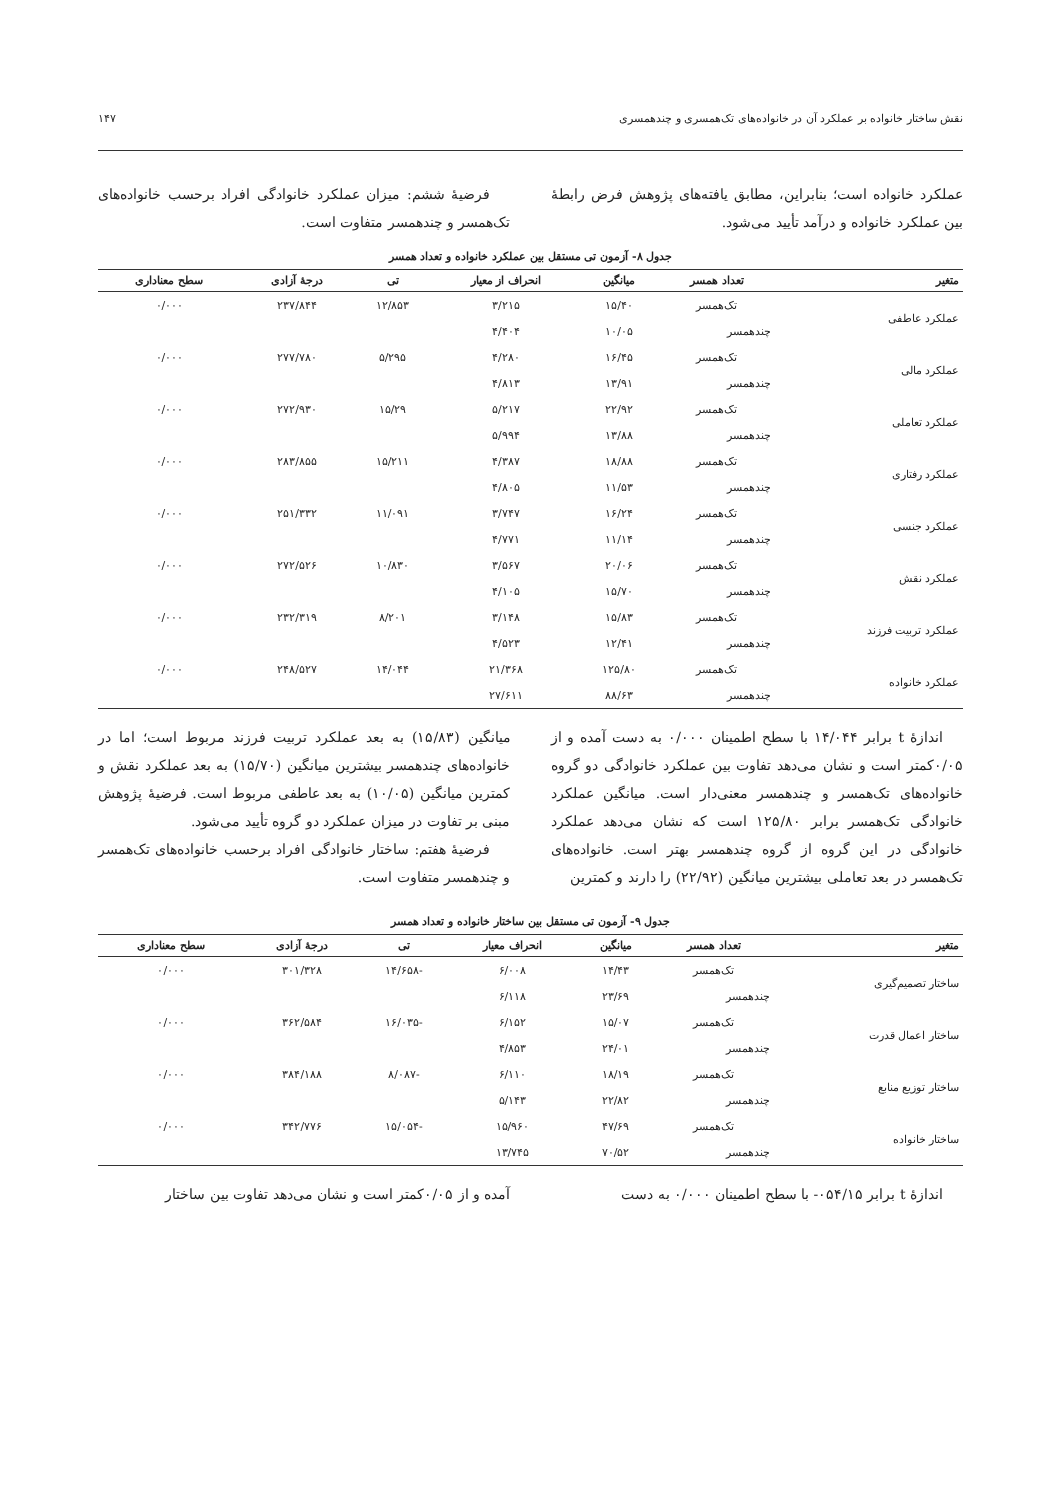نقش ساختار خانواده بر عملکرد آن در خانواده‌های تک‌همسری و چندهمسری ۱۴۷
عملکرد خانواده است؛ بنابراین، مطابق یافته‌های پژوهش فرض رابطهٔ بین عملکرد خانواده و درآمد تأیید می‌شود.
فرضیهٔ ششم: میزان عملکرد خانوادگی افراد برحسب خانواده‌های تک‌همسر و چندهمسر متفاوت است.
جدول ۸- آزمون تی مستقل بین عملکرد خانواده و تعداد همسر
| متغیر | تعداد همسر | میانگین | انحراف از معیار | تی | درجهٔ آزادی | سطح معناداری |
| --- | --- | --- | --- | --- | --- | --- |
| عملکرد عاطفی | تک‌همسر | ۱۵/۴۰ | ۳/۲۱۵ | ۱۲/۸۵۳ | ۲۳۷/۸۴۴ | ۰/۰۰۰ |
| | چندهمسر | ۱۰/۰۵ | ۴/۴۰۴ | | | |
| عملکرد مالی | تک‌همسر | ۱۶/۴۵ | ۴/۲۸۰ | ۵/۲۹۵ | ۲۷۷/۷۸۰ | ۰/۰۰۰ |
| | چندهمسر | ۱۳/۹۱ | ۴/۸۱۳ | | | |
| عملکرد تعاملی | تک‌همسر | ۲۲/۹۲ | ۵/۲۱۷ | ۱۵/۲۹ | ۲۷۲/۹۳۰ | ۰/۰۰۰ |
| | چندهمسر | ۱۳/۸۸ | ۵/۹۹۴ | | | |
| عملکرد رفتاری | تک‌همسر | ۱۸/۸۸ | ۴/۳۸۷ | ۱۵/۲۱۱ | ۲۸۳/۸۵۵ | ۰/۰۰۰ |
| | چندهمسر | ۱۱/۵۳ | ۴/۸۰۵ | | | |
| عملکرد جنسی | تک‌همسر | ۱۶/۲۴ | ۳/۷۴۷ | ۱۱/۰۹۱ | ۲۵۱/۳۳۲ | ۰/۰۰۰ |
| | چندهمسر | ۱۱/۱۴ | ۴/۷۷۱ | | | |
| عملکرد نقش | تک‌همسر | ۲۰/۰۶ | ۳/۵۶۷ | ۱۰/۸۳۰ | ۲۷۲/۵۲۶ | ۰/۰۰۰ |
| | چندهمسر | ۱۵/۷۰ | ۴/۱۰۵ | | | |
| عملکرد تربیت فرزند | تک‌همسر | ۱۵/۸۳ | ۳/۱۴۸ | ۸/۲۰۱ | ۲۳۲/۳۱۹ | ۰/۰۰۰ |
| | چندهمسر | ۱۲/۴۱ | ۴/۵۲۳ | | | |
| عملکرد خانواده | تک‌همسر | ۱۲۵/۸۰ | ۲۱/۳۶۸ | ۱۴/۰۴۴ | ۲۴۸/۵۲۷ | ۰/۰۰۰ |
| | چندهمسر | ۸۸/۶۳ | ۲۷/۶۱۱ | | | |
اندازهٔ t برابر ۱۴/۰۴۴ با سطح اطمینان ۰/۰۰۰ به دست آمده و از ۰/۰۵کمتر است و نشان می‌دهد تفاوت بین عملکرد خانوادگی دو گروه خانواده‌های تک‌همسر و چندهمسر معنی‌دار است. میانگین عملکرد خانوادگی تک‌همسر برابر ۱۲۵/۸۰ است که نشان می‌دهد عملکرد خانوادگی در این گروه از گروه چندهمسر بهتر است. خانواده‌های تک‌همسر در بعد تعاملی بیشترین میانگین (۲۲/۹۲) را دارند و کمترین
میانگین (۱۵/۸۳) به بعد عملکرد تربیت فرزند مربوط است؛ اما در خانواده‌های چندهمسر بیشترین میانگین (۱۵/۷۰) به بعد عملکرد نقش و کمترین میانگین (۱۰/۰۵) به بعد عاطفی مربوط است. فرضیهٔ پژوهش مبنی بر تفاوت در میزان عملکرد دو گروه تأیید می‌شود.
فرضیهٔ هفتم: ساختار خانوادگی افراد برحسب خانواده‌های تک‌همسر و چندهمسر متفاوت است.
جدول ۹- آزمون تی مستقل بین ساختار خانواده و تعداد همسر
| متغیر | تعداد همسر | میانگین | انحراف معیار | تی | درجهٔ آزادی | سطح معناداری |
| --- | --- | --- | --- | --- | --- | --- |
| ساختار تصمیم‌گیری | تک‌همسر | ۱۴/۴۳ | ۶/۰۰۸ | -۱۴/۶۵۸ | ۳۰۱/۳۲۸ | ۰/۰۰۰ |
| | چندهمسر | ۲۳/۶۹ | ۶/۱۱۸ | | | |
| ساختار اعمال قدرت | تک‌همسر | ۱۵/۰۷ | ۶/۱۵۲ | -۱۶/۰۳۵ | ۳۶۲/۵۸۴ | ۰/۰۰۰ |
| | چندهمسر | ۲۴/۰۱ | ۴/۸۵۳ | | | |
| ساختار توزیع منابع | تک‌همسر | ۱۸/۱۹ | ۶/۱۱۰ | -۸/۰۸۷ | ۳۸۴/۱۸۸ | ۰/۰۰۰ |
| | چندهمسر | ۲۲/۸۲ | ۵/۱۴۳ | | | |
| ساختار خانواده | تک‌همسر | ۴۷/۶۹ | ۱۵/۹۶۰ | -۱۵/۰۵۴ | ۳۴۲/۷۷۶ | ۰/۰۰۰ |
| | چندهمسر | ۷۰/۵۲ | ۱۳/۷۴۵ | | | |
اندازهٔ t برابر ۰۵۴/۱۵- با سطح اطمینان ۰/۰۰۰ به دست
آمده و از ۰/۰۵کمتر است و نشان می‌دهد تفاوت بین ساختار